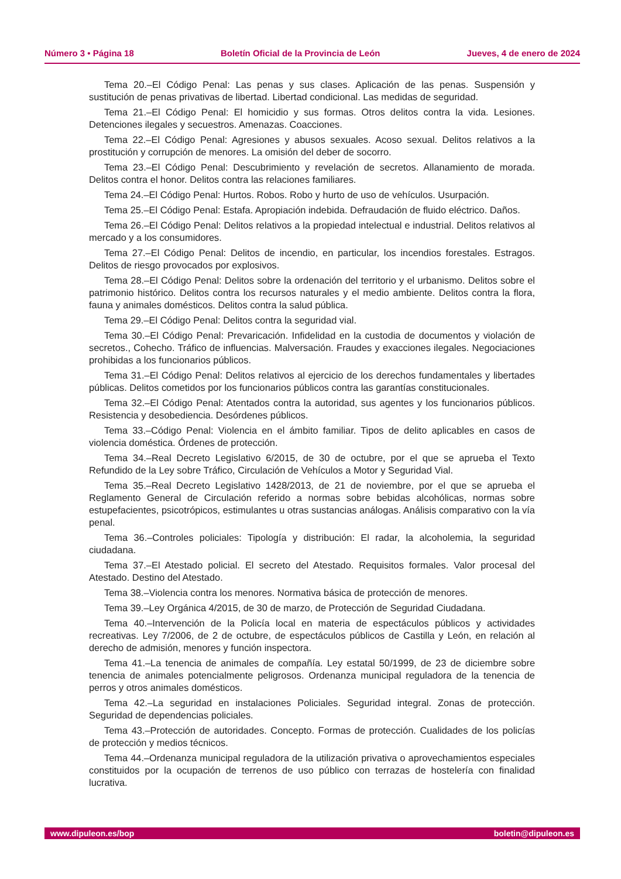Número 3 • Página 18 Boletín Oficial de la Provincia de León Jueves, 4 de enero de 2024
Tema 20.–El Código Penal: Las penas y sus clases. Aplicación de las penas. Suspensión y sustitución de penas privativas de libertad. Libertad condicional. Las medidas de seguridad.
Tema 21.–El Código Penal: El homicidio y sus formas. Otros delitos contra la vida. Lesiones. Detenciones ilegales y secuestros. Amenazas. Coacciones.
Tema 22.–El Código Penal: Agresiones y abusos sexuales. Acoso sexual. Delitos relativos a la prostitución y corrupción de menores. La omisión del deber de socorro.
Tema 23.–El Código Penal: Descubrimiento y revelación de secretos. Allanamiento de morada. Delitos contra el honor. Delitos contra las relaciones familiares.
Tema 24.–El Código Penal: Hurtos. Robos. Robo y hurto de uso de vehículos. Usurpación.
Tema 25.–El Código Penal: Estafa. Apropiación indebida. Defraudación de fluido eléctrico. Daños.
Tema 26.–El Código Penal: Delitos relativos a la propiedad intelectual e industrial. Delitos relativos al mercado y a los consumidores.
Tema 27.–El Código Penal: Delitos de incendio, en particular, los incendios forestales. Estragos. Delitos de riesgo provocados por explosivos.
Tema 28.–El Código Penal: Delitos sobre la ordenación del territorio y el urbanismo. Delitos sobre el patrimonio histórico. Delitos contra los recursos naturales y el medio ambiente. Delitos contra la flora, fauna y animales domésticos. Delitos contra la salud pública.
Tema 29.–El Código Penal: Delitos contra la seguridad vial.
Tema 30.–El Código Penal: Prevaricación. Infidelidad en la custodia de documentos y violación de secretos., Cohecho. Tráfico de influencias. Malversación. Fraudes y exacciones ilegales. Negociaciones prohibidas a los funcionarios públicos.
Tema 31.–El Código Penal: Delitos relativos al ejercicio de los derechos fundamentales y libertades públicas. Delitos cometidos por los funcionarios públicos contra las garantías constitucionales.
Tema 32.–El Código Penal: Atentados contra la autoridad, sus agentes y los funcionarios públicos. Resistencia y desobediencia. Desórdenes públicos.
Tema 33.–Código Penal: Violencia en el ámbito familiar. Tipos de delito aplicables en casos de violencia doméstica. Órdenes de protección.
Tema 34.–Real Decreto Legislativo 6/2015, de 30 de octubre, por el que se aprueba el Texto Refundido de la Ley sobre Tráfico, Circulación de Vehículos a Motor y Seguridad Vial.
Tema 35.–Real Decreto Legislativo 1428/2013, de 21 de noviembre, por el que se aprueba el Reglamento General de Circulación referido a normas sobre bebidas alcohólicas, normas sobre estupefacientes, psicotrópicos, estimulantes u otras sustancias análogas. Análisis comparativo con la vía penal.
Tema 36.–Controles policiales: Tipología y distribución: El radar, la alcoholemia, la seguridad ciudadana.
Tema 37.–El Atestado policial. El secreto del Atestado. Requisitos formales. Valor procesal del Atestado. Destino del Atestado.
Tema 38.–Violencia contra los menores. Normativa básica de protección de menores.
Tema 39.–Ley Orgánica 4/2015, de 30 de marzo, de Protección de Seguridad Ciudadana.
Tema 40.–Intervención de la Policía local en materia de espectáculos públicos y actividades recreativas. Ley 7/2006, de 2 de octubre, de espectáculos públicos de Castilla y León, en relación al derecho de admisión, menores y función inspectora.
Tema 41.–La tenencia de animales de compañía. Ley estatal 50/1999, de 23 de diciembre sobre tenencia de animales potencialmente peligrosos. Ordenanza municipal reguladora de la tenencia de perros y otros animales domésticos.
Tema 42.–La seguridad en instalaciones Policiales. Seguridad integral. Zonas de protección. Seguridad de dependencias policiales.
Tema 43.–Protección de autoridades. Concepto. Formas de protección. Cualidades de los policías de protección y medios técnicos.
Tema 44.–Ordenanza municipal reguladora de la utilización privativa o aprovechamientos especiales constituidos por la ocupación de terrenos de uso público con terrazas de hostelería con finalidad lucrativa.
www.dipuleon.es/bop boletin@dipuleon.es